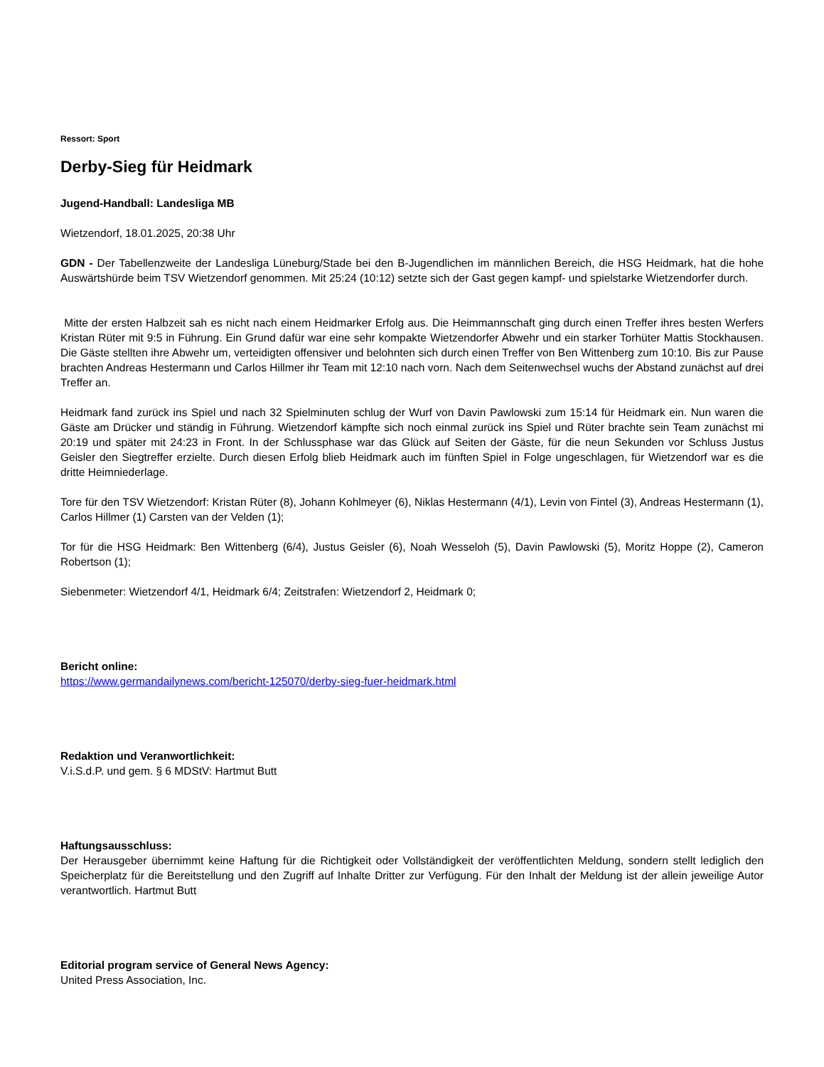Ressort: Sport
Derby-Sieg für Heidmark
Jugend-Handball: Landesliga MB
Wietzendorf, 18.01.2025, 20:38 Uhr
GDN - Der Tabellenzweite der Landesliga Lüneburg/Stade bei den B-Jugendlichen im männlichen Bereich, die HSG Heidmark, hat die hohe Auswärtshürde beim TSV Wietzendorf genommen. Mit 25:24 (10:12) setzte sich der Gast gegen kampf- und spielstarke Wietzendorfer durch.
Mitte der ersten Halbzeit sah es nicht nach einem Heidmarker Erfolg aus. Die Heimmannschaft ging durch einen Treffer ihres besten Werfers Kristan Rüter mit 9:5 in Führung. Ein Grund dafür war eine sehr kompakte Wietzendorfer Abwehr und ein starker Torhüter Mattis Stockhausen. Die Gäste stellten ihre Abwehr um, verteidigten offensiver und belohnten sich durch einen Treffer von Ben Wittenberg zum 10:10. Bis zur Pause brachten Andreas Hestermann und Carlos Hillmer ihr Team mit 12:10 nach vorn. Nach dem Seitenwechsel wuchs der Abstand zunächst auf drei Treffer an.
Heidmark fand zurück ins Spiel und nach 32 Spielminuten schlug der Wurf von Davin Pawlowski zum 15:14 für Heidmark ein. Nun waren die Gäste am Drücker und ständig in Führung. Wietzendorf kämpfte sich noch einmal zurück ins Spiel und Rüter brachte sein Team zunächst mi 20:19 und später mit 24:23 in Front. In der Schlussphase war das Glück auf Seiten der Gäste, für die neun Sekunden vor Schluss Justus Geisler den Siegtreffer erzielte. Durch diesen Erfolg blieb Heidmark auch im fünften Spiel in Folge ungeschlagen, für Wietzendorf war es die dritte Heimniederlage.
Tore für den TSV Wietzendorf: Kristan Rüter (8), Johann Kohlmeyer (6), Niklas Hestermann (4/1), Levin von Fintel (3), Andreas Hestermann (1), Carlos Hillmer (1) Carsten van der Velden (1);
Tor für die HSG Heidmark: Ben Wittenberg (6/4), Justus Geisler (6), Noah Wesseloh (5), Davin Pawlowski (5), Moritz Hoppe (2), Cameron Robertson (1);
Siebenmeter: Wietzendorf 4/1, Heidmark 6/4; Zeitstrafen: Wietzendorf 2, Heidmark 0;
Bericht online:
https://www.germandailynews.com/bericht-125070/derby-sieg-fuer-heidmark.html
Redaktion und Veranwortlichkeit:
V.i.S.d.P. und gem. § 6 MDStV: Hartmut Butt
Haftungsausschluss:
Der Herausgeber übernimmt keine Haftung für die Richtigkeit oder Vollständigkeit der veröffentlichten Meldung, sondern stellt lediglich den Speicherplatz für die Bereitstellung und den Zugriff auf Inhalte Dritter zur Verfügung. Für den Inhalt der Meldung ist der allein jeweilige Autor verantwortlich. Hartmut Butt
Editorial program service of General News Agency:
United Press Association, Inc.